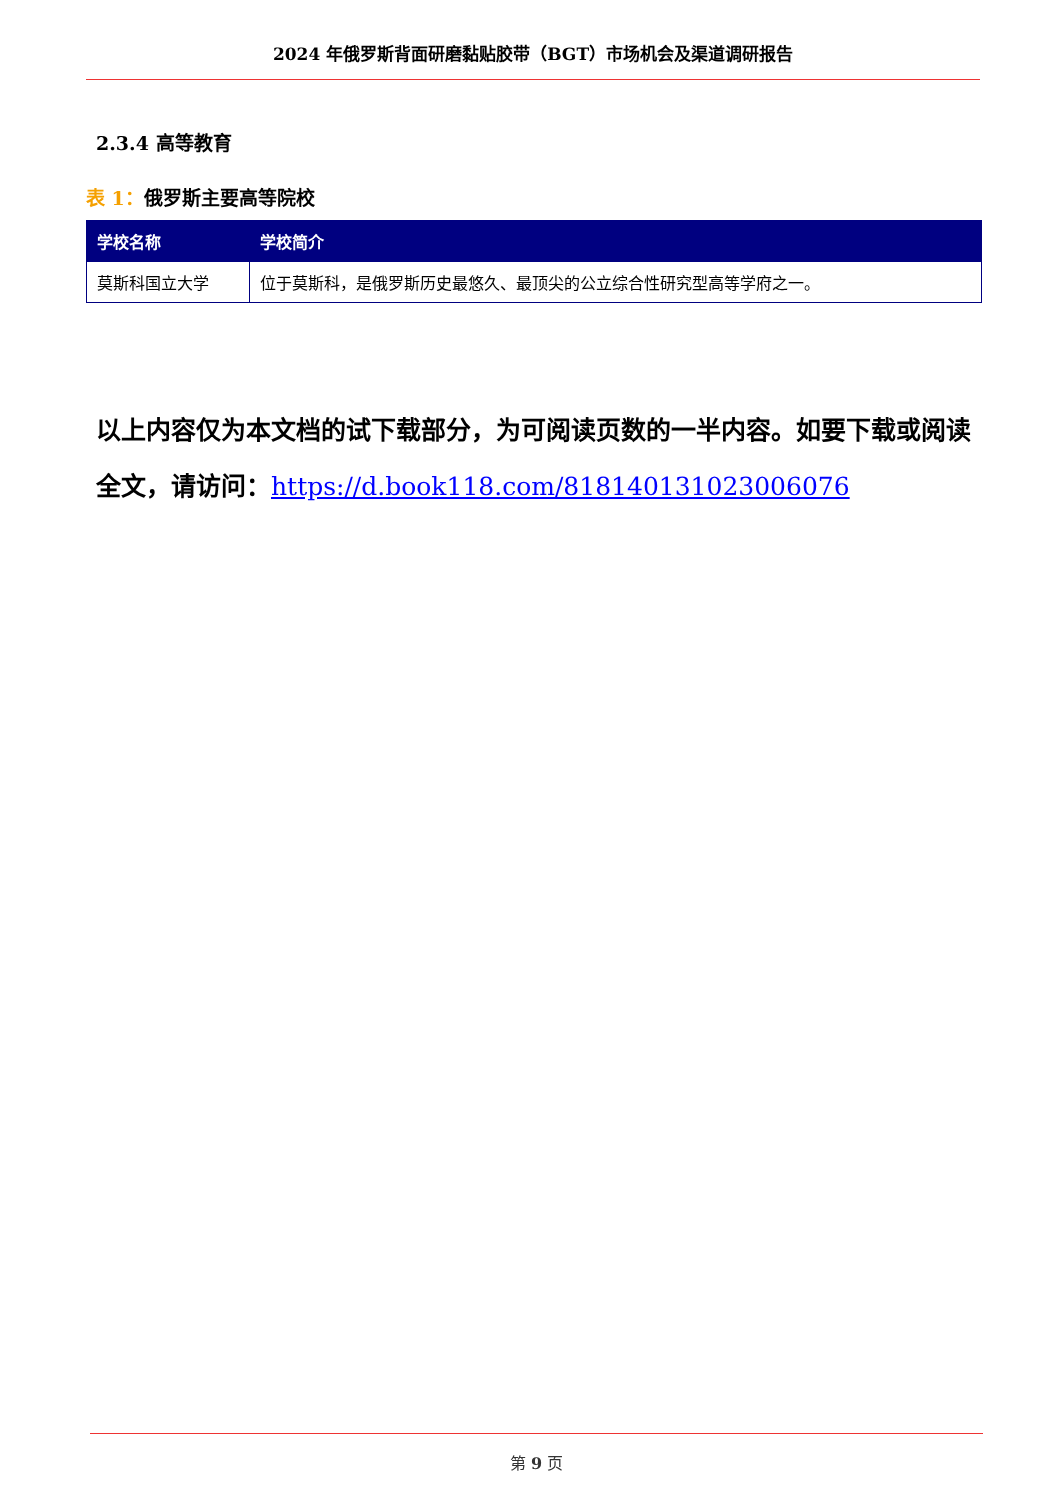2024 年俄罗斯背面研磨黏贴胶带（BGT）市场机会及渠道调研报告
2.3.4 高等教育
表 1：俄罗斯主要高等院校
| 学校名称 | 学校简介 |
| --- | --- |
| 莫斯科国立大学 | 位于莫斯科，是俄罗斯历史最悠久、最顶尖的公立综合性研究型高等学府之一。 |
以上内容仅为本文档的试下载部分，为可阅读页数的一半内容。如要下载或阅读全文，请访问：https://d.book118.com/818140131023006076
第 9 页